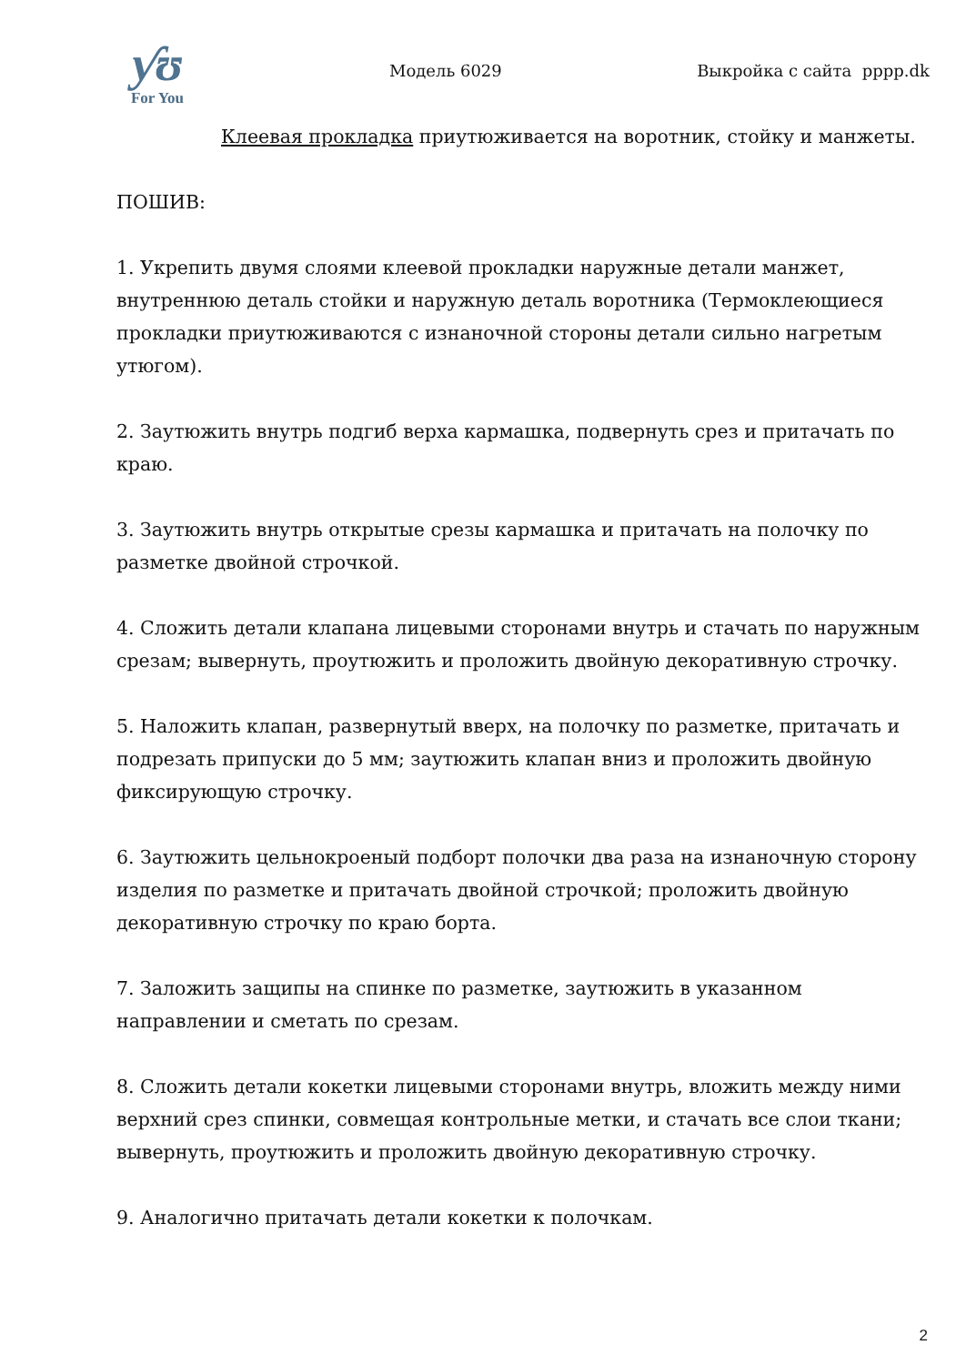ƴʊ
For You
Модель 6029
Выкройка с сайта pppp.dk
Клеевая прокладка приутюживается на воротник, стойку и манжеты.
ПОШИВ:
1. Укрепить двумя слоями клеевой прокладки наружные детали манжет, внутреннюю деталь стойки и наружную деталь воротника (Термоклеющиеся прокладки приутюживаются с изнаночной стороны детали сильно нагретым утюгом).
2. Заутюжить внутрь подгиб верха кармашка, подвернуть срез и притачать по краю.
3. Заутюжить внутрь открытые срезы кармашка и притачать на полочку по разметке двойной строчкой.
4. Сложить детали клапана лицевыми сторонами внутрь и стачать по наружным срезам; вывернуть, проутюжить и проложить двойную декоративную строчку.
5. Наложить клапан, развернутый вверх, на полочку по разметке, притачать и подрезать припуски до 5 мм; заутюжить клапан вниз и проложить двойную фиксирующую строчку.
6. Заутюжить цельнокроеный подборт полочки два раза на изнаночную сторону изделия по разметке и притачать двойной строчкой; проложить двойную декоративную строчку по краю борта.
7. Заложить защипы на спинке по разметке, заутюжить в указанном направлении и сметать по срезам.
8. Сложить детали кокетки лицевыми сторонами внутрь, вложить между ними верхний срез спинки, совмещая контрольные метки, и стачать все слои ткани; вывернуть, проутюжить и проложить двойную декоративную строчку.
9. Аналогично притачать детали кокетки к полочкам.
2